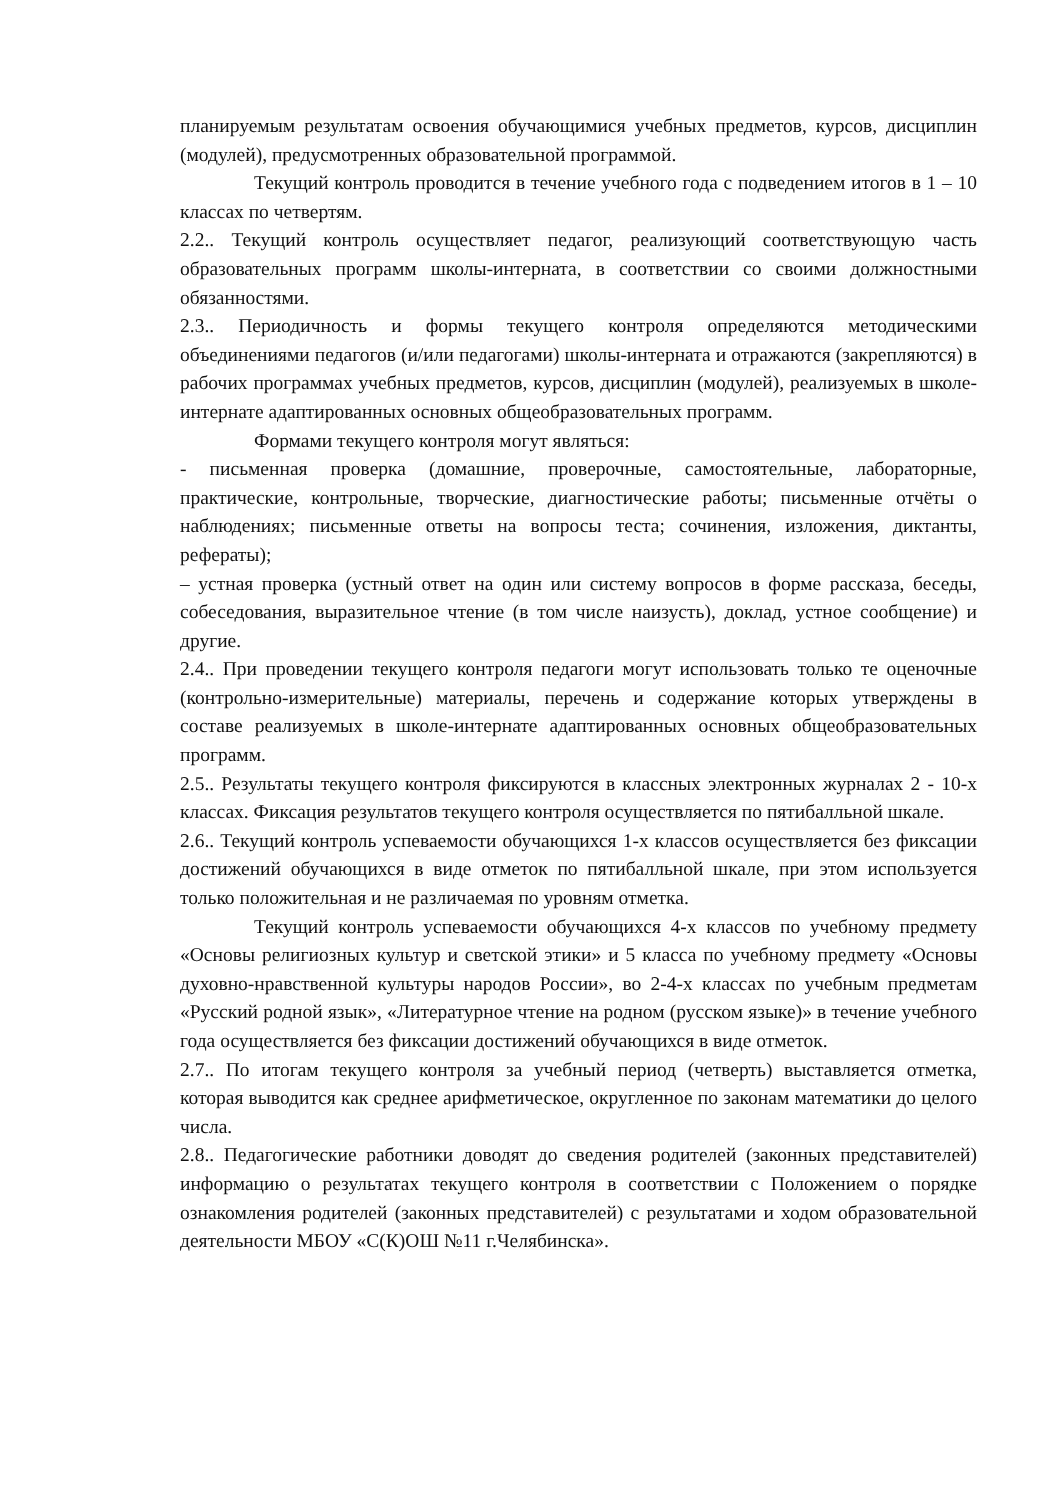планируемым результатам освоения обучающимися учебных предметов, курсов, дисциплин (модулей), предусмотренных образовательной программой.
Текущий контроль проводится в течение учебного года с подведением итогов в 1 – 10 классах по четвертям.
2.2.. Текущий контроль осуществляет педагог, реализующий соответствующую часть образовательных программ школы-интерната, в соответствии со своими должностными обязанностями.
2.3.. Периодичность и формы текущего контроля определяются методическими объединениями педагогов (и/или педагогами) школы-интерната и отражаются (закрепляются) в рабочих программах учебных предметов, курсов, дисциплин (модулей), реализуемых в школе-интернате адаптированных основных общеобразовательных программ.
Формами текущего контроля могут являться:
- письменная проверка (домашние, проверочные, самостоятельные, лабораторные, практические, контрольные, творческие, диагностические работы; письменные отчёты о наблюдениях; письменные ответы на вопросы теста; сочинения, изложения, диктанты, рефераты);
– устная проверка (устный ответ на один или систему вопросов в форме рассказа, беседы, собеседования, выразительное чтение (в том числе наизусть), доклад, устное сообщение) и другие.
2.4.. При проведении текущего контроля педагоги могут использовать только те оценочные (контрольно-измерительные) материалы, перечень и содержание которых утверждены в составе реализуемых в школе-интернате адаптированных основных общеобразовательных программ.
2.5.. Результаты текущего контроля фиксируются в классных электронных журналах 2 - 10-х классах. Фиксация результатов текущего контроля осуществляется по пятибалльной шкале.
2.6.. Текущий контроль успеваемости обучающихся 1-х классов осуществляется без фиксации достижений обучающихся в виде отметок по пятибалльной шкале, при этом используется только положительная и не различаемая по уровням отметка.
Текущий контроль успеваемости обучающихся 4-х классов по учебному предмету «Основы религиозных культур и светской этики» и 5 класса по учебному предмету «Основы духовно-нравственной культуры народов России», во 2-4-х классах по учебным предметам «Русский родной язык», «Литературное чтение на родном (русском языке)» в течение учебного года осуществляется без фиксации достижений обучающихся в виде отметок.
2.7.. По итогам текущего контроля за учебный период (четверть) выставляется отметка, которая выводится как среднее арифметическое, округленное по законам математики до целого числа.
2.8.. Педагогические работники доводят до сведения родителей (законных представителей) информацию о результатах текущего контроля в соответствии с Положением о порядке ознакомления родителей (законных представителей) с результатами и ходом образовательной деятельности МБОУ «С(К)ОШ №11 г.Челябинска».